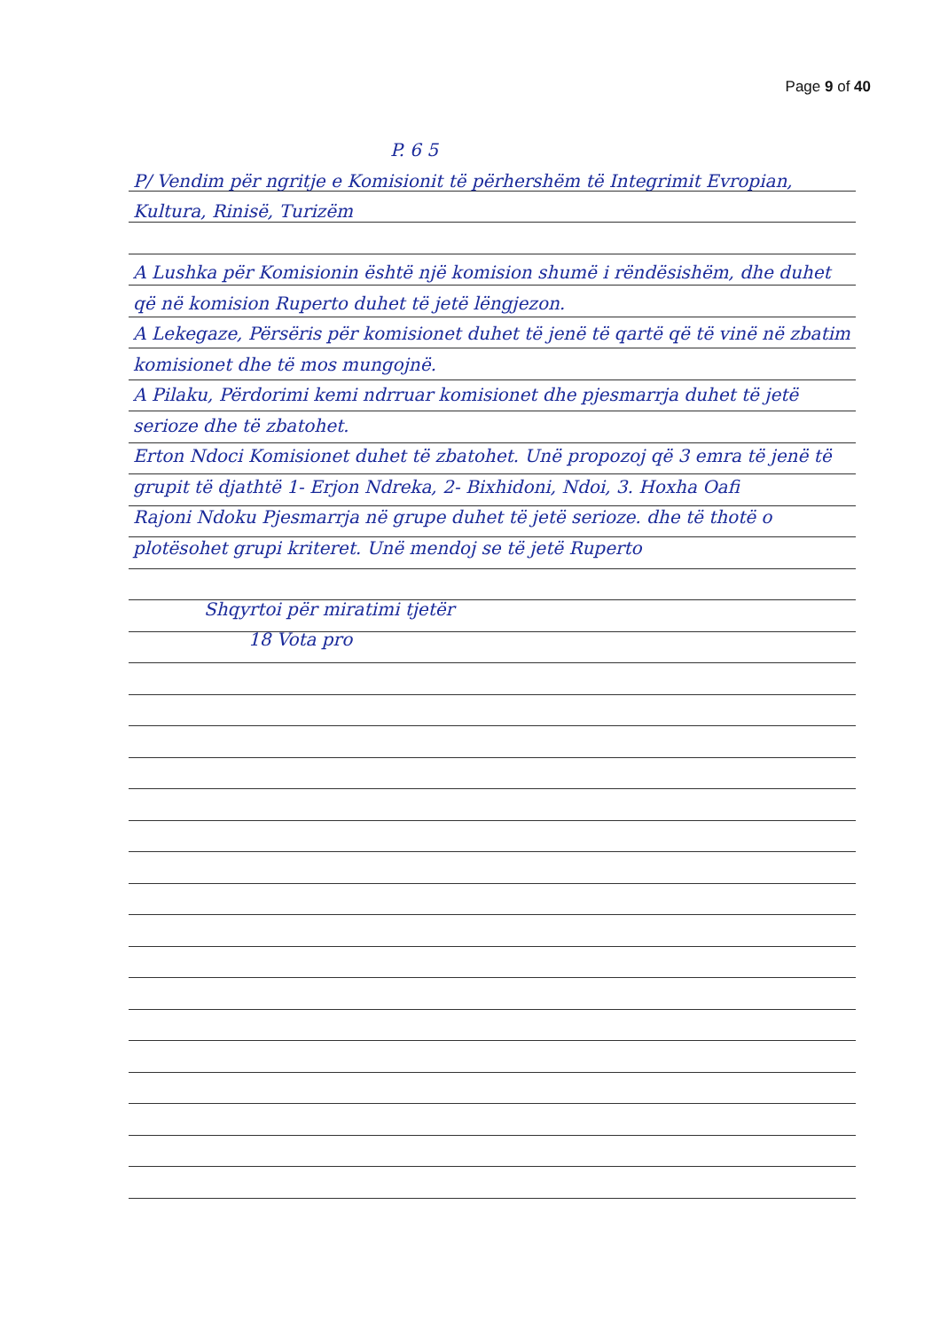Page 9 of 40
P. 6 5
P/ Vendim për ngritje e Komisionit të përhershëm të Integrimit Evropian, Kultura, Rinisë, Turizëm
A Lushka për Komisionin është një komision shumë i rëndësishëm, dhe duhet që në komision Ruperto duhet të jetë lëngjezon.
A Lekegaze, Përsëris për komisionet duhet të jenë të qartë që të vinë në zbatim komisionet dhe të mos mungojnë.
A Pilaku, Përdorimi kemi ndrruar komisionet dhe pjesmarrja duhet të jetë serioze dhe të zbatohet.
Erton Ndoci Komisionet duhet të zbatohet. Unë propozoj që 3 emra të jenë të grupit të djathtë 1- Erjon Ndreka, 2- Bixhidoni, Ndoi, 3. Hoxha Oafi
Rajoni Ndoku Pjesmarrja në grupe duhet të jetë serioze. dhe të thotë o plotësohet grupi kriteret. Unë mendoj se të jetë Ruperto
Shqyrtoi për miratimi tjetër
18 Vota pro